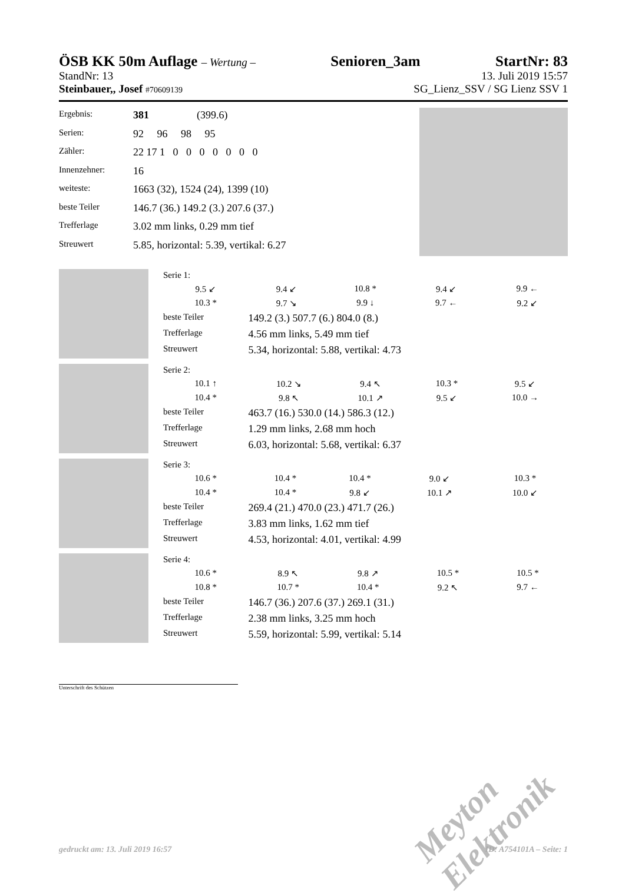ÖSB KK 50m Auflage – Wertung –
Senioren_3am StartNr: 83
StandNr: 13 13. Juli 2019 15:57
Steinbauer,, Josef #70609139 SG_Lienz_SSV / SG Lienz SSV 1
| Ergebnis: | 381 (399.6) |
| Serien: | 92 96 98 95 |
| Zähler: | 22 17 1 0 0 0 0 0 0 0 |
| Innenzehner: | 16 |
| weiteste: | 1663 (32), 1524 (24), 1399 (10) |
| beste Teiler | 146.7 (36.) 149.2 (3.) 207.6 (37.) |
| Trefferlage | 3.02 mm links, 0.29 mm tief |
| Streuwert | 5.85, horizontal: 5.39, vertikal: 6.27 |
| Serie 1: | | | | |
| 9.5 ↙ | 9.4 ↙ | 10.8 * | 9.4 ↙ | 9.9 ← |
| 10.3 * | 9.7 ↘ | 9.9 ↓ | 9.7 ← | 9.2 ↙ |
| beste Teiler | 149.2 (3.) 507.7 (6.) 804.0 (8.) | | | |
| Trefferlage | 4.56 mm links, 5.49 mm tief | | | |
| Streuwert | 5.34, horizontal: 5.88, vertikal: 4.73 | | | |
| Serie 2: | | | | |
| 10.1 ↑ | 10.2 ↘ | 9.4 ↖ | 10.3 * | 9.5 ↙ |
| 10.4 * | 9.8 ↖ | 10.1 ↗ | 9.5 ↙ | 10.0 → |
| beste Teiler | 463.7 (16.) 530.0 (14.) 586.3 (12.) | | | |
| Trefferlage | 1.29 mm links, 2.68 mm hoch | | | |
| Streuwert | 6.03, horizontal: 5.68, vertikal: 6.37 | | | |
| Serie 3: | | | | |
| 10.6 * | 10.4 * | 10.4 * | 9.0 ↙ | 10.3 * |
| 10.4 * | 10.4 * | 9.8 ↙ | 10.1 ↗ | 10.0 ↙ |
| beste Teiler | 269.4 (21.) 470.0 (23.) 471.7 (26.) | | | |
| Trefferlage | 3.83 mm links, 1.62 mm tief | | | |
| Streuwert | 4.53, horizontal: 4.01, vertikal: 4.99 | | | |
| Serie 4: | | | | |
| 10.6 * | 8.9 ↖ | 9.8 ↗ | 10.5 * | 10.5 * |
| 10.8 * | 10.7 * | 10.4 * | 9.2 ↖ | 9.7 ← |
| beste Teiler | 146.7 (36.) 207.6 (37.) 269.1 (31.) | | | |
| Trefferlage | 2.38 mm links, 3.25 mm hoch | | | |
| Streuwert | 5.59, horizontal: 5.99, vertikal: 5.14 | | | |
Unterschrift des Schützen
Meyton Elektronik
gedruckt am: 13. Juli 2019 16:57 ID: A754101A – Seite: 1